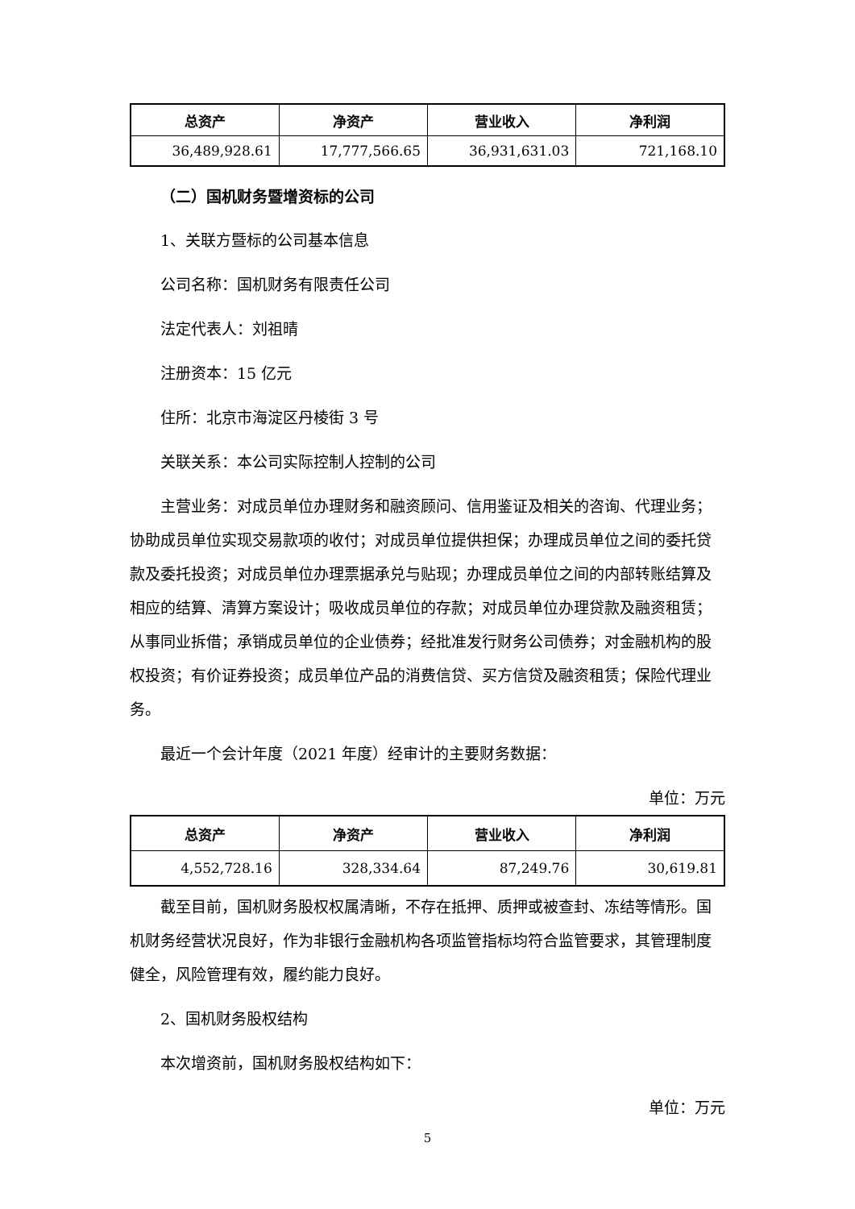| 总资产 | 净资产 | 营业收入 | 净利润 |
| --- | --- | --- | --- |
| 36,489,928.61 | 17,777,566.65 | 36,931,631.03 | 721,168.10 |
（二）国机财务暨增资标的公司
1、关联方暨标的公司基本信息
公司名称：国机财务有限责任公司
法定代表人：刘祖晴
注册资本：15 亿元
住所：北京市海淀区丹棱街 3 号
关联关系：本公司实际控制人控制的公司
主营业务：对成员单位办理财务和融资顾问、信用鉴证及相关的咨询、代理业务；协助成员单位实现交易款项的收付；对成员单位提供担保；办理成员单位之间的委托贷款及委托投资；对成员单位办理票据承兑与贴现；办理成员单位之间的内部转账结算及相应的结算、清算方案设计；吸收成员单位的存款；对成员单位办理贷款及融资租赁；从事同业拆借；承销成员单位的企业债券；经批准发行财务公司债券；对金融机构的股权投资；有价证券投资；成员单位产品的消费信贷、买方信贷及融资租赁；保险代理业务。
最近一个会计年度（2021 年度）经审计的主要财务数据：
单位：万元
| 总资产 | 净资产 | 营业收入 | 净利润 |
| --- | --- | --- | --- |
| 4,552,728.16 | 328,334.64 | 87,249.76 | 30,619.81 |
截至目前，国机财务股权权属清晰，不存在抵押、质押或被查封、冻结等情形。国机财务经营状况良好，作为非银行金融机构各项监管指标均符合监管要求，其管理制度健全，风险管理有效，履约能力良好。
2、国机财务股权结构
本次增资前，国机财务股权结构如下：
单位：万元
5